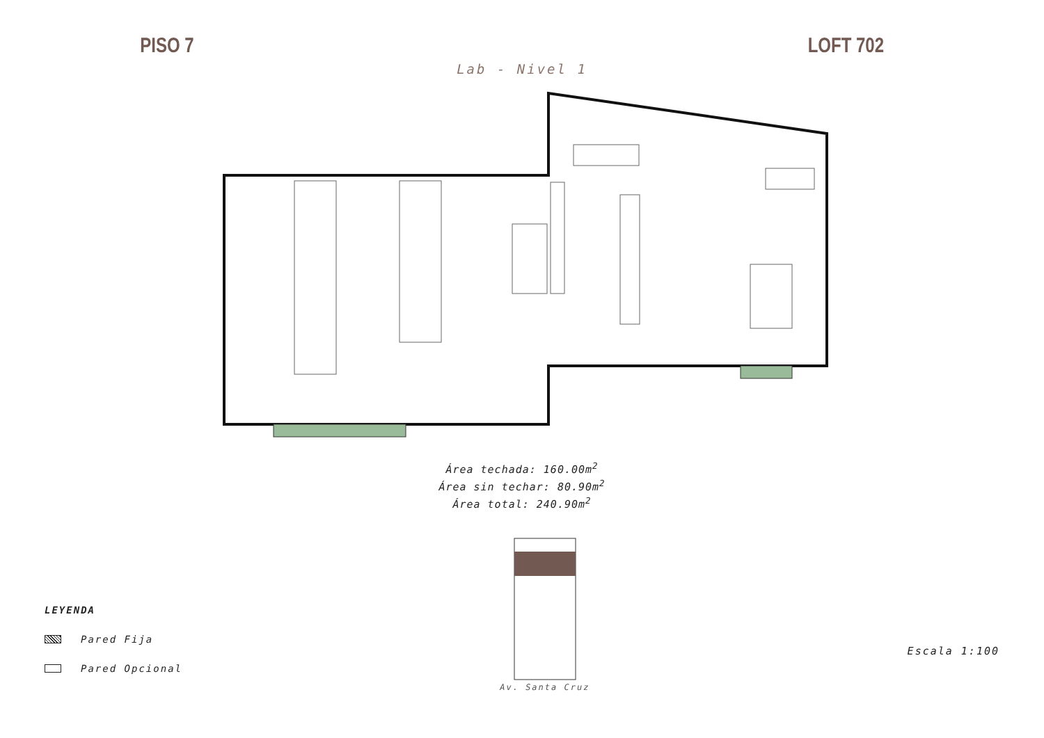PISO 7 LOFT 702
Lab - Nivel 1
Área techada: 160.00m<sup>2</sup>
Área sin techar: 80.90m<sup>2</sup>
Área total: 240.90m<sup>2</sup>
LEYENDA
Pared Fija
Pared Opcional
Av. Santa Cruz
Escala 1:100